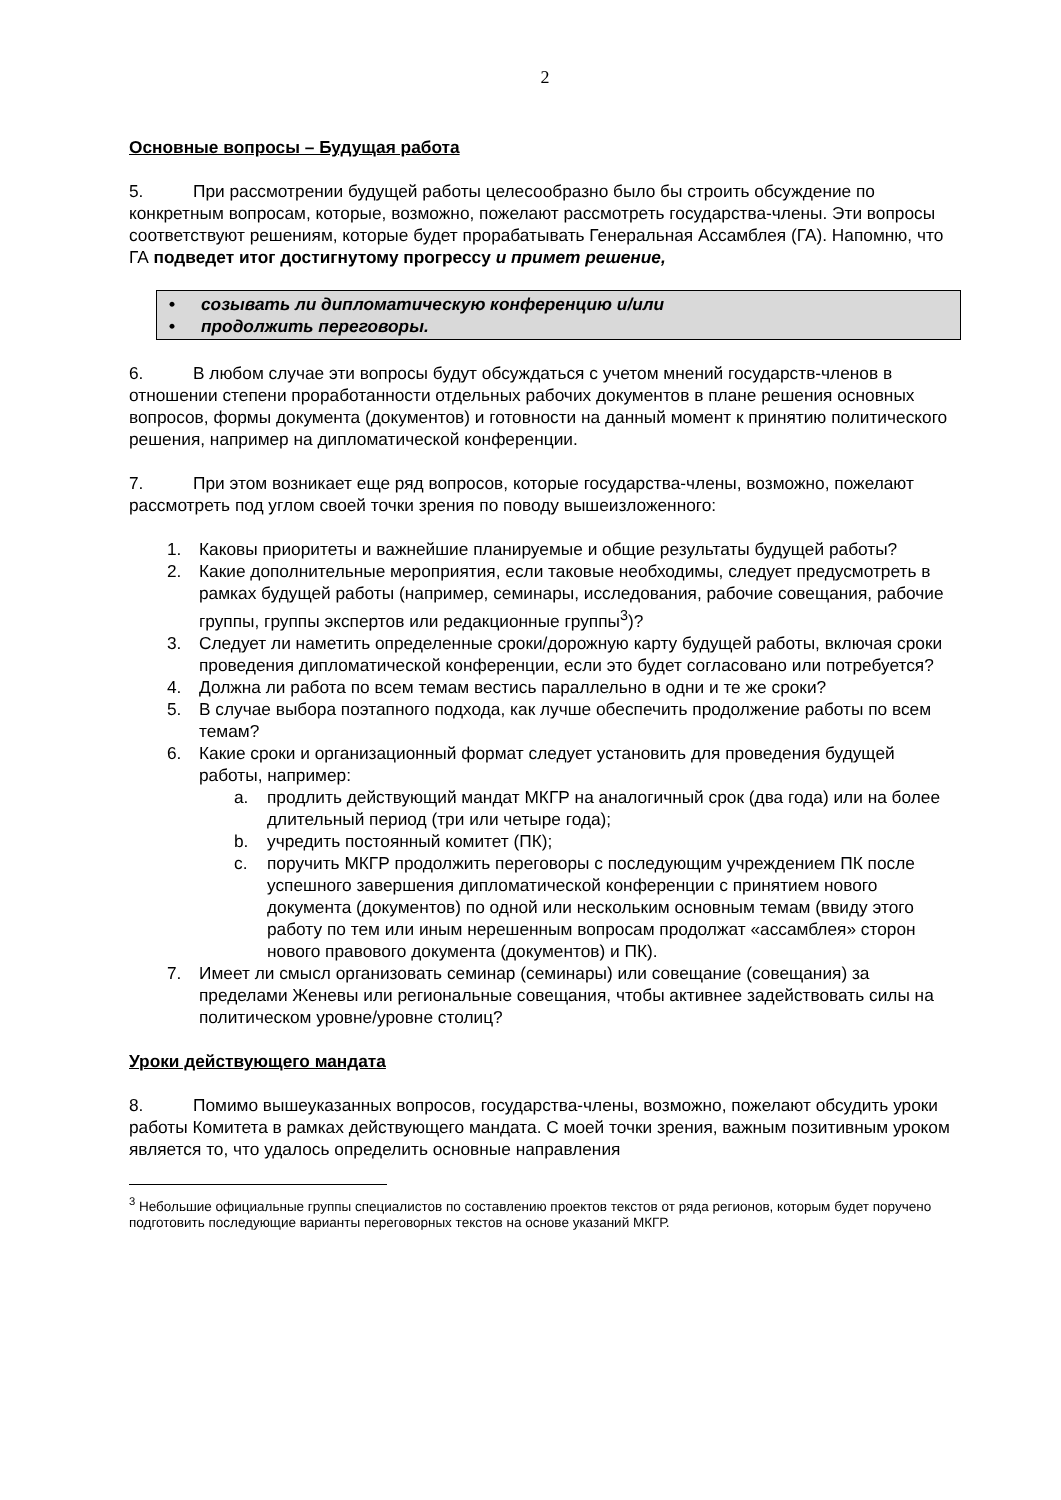2
Основные вопросы – Будущая работа
5. При рассмотрении будущей работы целесообразно было бы строить обсуждение по конкретным вопросам, которые, возможно, пожелают рассмотреть государства-члены. Эти вопросы соответствуют решениям, которые будет прорабатывать Генеральная Ассамблея (ГА). Напомню, что ГА подведет итог достигнутому прогрессу и примет решение,
• созывать ли дипломатическую конференцию и/или
• продолжить переговоры.
6. В любом случае эти вопросы будут обсуждаться с учетом мнений государств-членов в отношении степени проработанности отдельных рабочих документов в плане решения основных вопросов, формы документа (документов) и готовности на данный момент к принятию политического решения, например на дипломатической конференции.
7. При этом возникает еще ряд вопросов, которые государства-члены, возможно, пожелают рассмотреть под углом своей точки зрения по поводу вышеизложенного:
1. Каковы приоритеты и важнейшие планируемые и общие результаты будущей работы?
2. Какие дополнительные мероприятия, если таковые необходимы, следует предусмотреть в рамках будущей работы (например, семинары, исследования, рабочие совещания, рабочие группы, группы экспертов или редакционные группы<sup>3</sup>)?
3. Следует ли наметить определенные сроки/дорожную карту будущей работы, включая сроки проведения дипломатической конференции, если это будет согласовано или потребуется?
4. Должна ли работа по всем темам вестись параллельно в одни и те же сроки?
5. В случае выбора поэтапного подхода, как лучше обеспечить продолжение работы по всем темам?
6. Какие сроки и организационный формат следует установить для проведения будущей работы, например:
a. продлить действующий мандат МКГР на аналогичный срок (два года) или на более длительный период (три или четыре года);
b. учредить постоянный комитет (ПК);
c. поручить МКГР продолжить переговоры с последующим учреждением ПК после успешного завершения дипломатической конференции с принятием нового документа (документов) по одной или нескольким основным темам (ввиду этого работу по тем или иным нерешенным вопросам продолжат «ассамблея» сторон нового правового документа (документов) и ПК).
7. Имеет ли смысл организовать семинар (семинары) или совещание (совещания) за пределами Женевы или региональные совещания, чтобы активнее задействовать силы на политическом уровне/уровне столиц?
Уроки действующего мандата
8. Помимо вышеуказанных вопросов, государства-члены, возможно, пожелают обсудить уроки работы Комитета в рамках действующего мандата. С моей точки зрения, важным позитивным уроком является то, что удалось определить основные направления
<sup>3</sup> Небольшие официальные группы специалистов по составлению проектов текстов от ряда регионов, которым будет поручено подготовить последующие варианты переговорных текстов на основе указаний МКГР.